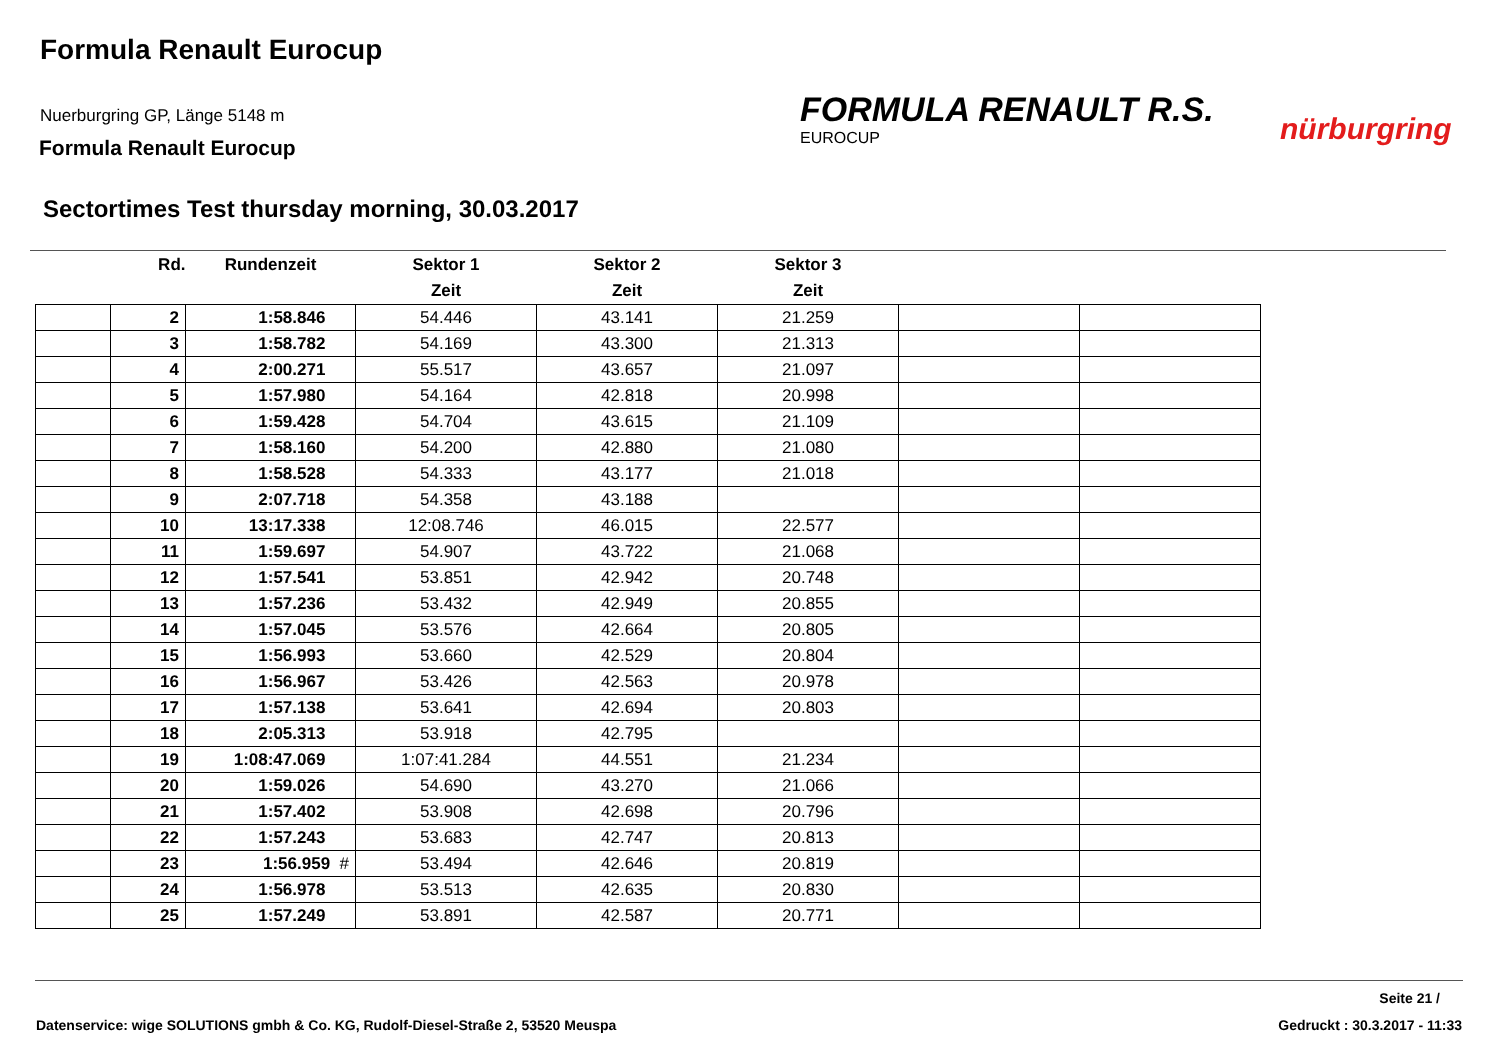Formula Renault Eurocup
Nuerburgring GP, Länge 5148 m
Formula Renault Eurocup
FORMULA RENAULT R.S.
EUROCUP
nürburgring
Sectortimes Test thursday morning, 30.03.2017
| | Rd. | Rundenzeit | Sektor 1 | Sektor 2 | Sektor 3 | | |
| --- | --- | --- | --- | --- | --- | --- | --- |
| | | | Zeit | Zeit | Zeit | | |
| | 2 | 1:58.846 | 54.446 | 43.141 | 21.259 | | |
| | 3 | 1:58.782 | 54.169 | 43.300 | 21.313 | | |
| | 4 | 2:00.271 | 55.517 | 43.657 | 21.097 | | |
| | 5 | 1:57.980 | 54.164 | 42.818 | 20.998 | | |
| | 6 | 1:59.428 | 54.704 | 43.615 | 21.109 | | |
| | 7 | 1:58.160 | 54.200 | 42.880 | 21.080 | | |
| | 8 | 1:58.528 | 54.333 | 43.177 | 21.018 | | |
| | 9 | 2:07.718 | 54.358 | 43.188 | | | |
| | 10 | 13:17.338 | 12:08.746 | 46.015 | 22.577 | | |
| | 11 | 1:59.697 | 54.907 | 43.722 | 21.068 | | |
| | 12 | 1:57.541 | 53.851 | 42.942 | 20.748 | | |
| | 13 | 1:57.236 | 53.432 | 42.949 | 20.855 | | |
| | 14 | 1:57.045 | 53.576 | 42.664 | 20.805 | | |
| | 15 | 1:56.993 | 53.660 | 42.529 | 20.804 | | |
| | 16 | 1:56.967 | 53.426 | 42.563 | 20.978 | | |
| | 17 | 1:57.138 | 53.641 | 42.694 | 20.803 | | |
| | 18 | 2:05.313 | 53.918 | 42.795 | | | |
| | 19 | 1:08:47.069 | 1:07:41.284 | 44.551 | 21.234 | | |
| | 20 | 1:59.026 | 54.690 | 43.270 | 21.066 | | |
| | 21 | 1:57.402 | 53.908 | 42.698 | 20.796 | | |
| | 22 | 1:57.243 | 53.683 | 42.747 | 20.813 | | |
| | 23 | 1:56.959 # | 53.494 | 42.646 | 20.819 | | |
| | 24 | 1:56.978 | 53.513 | 42.635 | 20.830 | | |
| | 25 | 1:57.249 | 53.891 | 42.587 | 20.771 | | |
Seite 21 /
Datenservice: wige SOLUTIONS gmbh & Co. KG, Rudolf-Diesel-Straße 2, 53520 Meuspa
Gedruckt : 30.3.2017 - 11:33